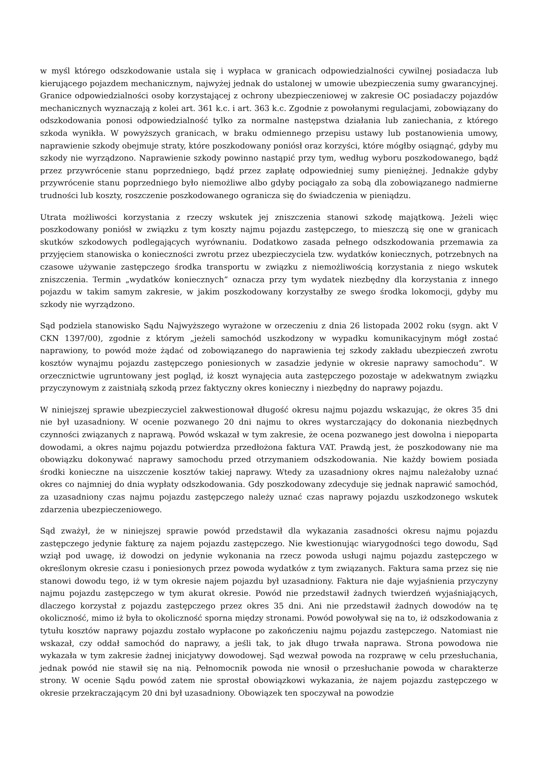w myśl którego odszkodowanie ustala się i wypłaca w granicach odpowiedzialności cywilnej posiadacza lub kierującego pojazdem mechanicznym, najwyżej jednak do ustalonej w umowie ubezpieczenia sumy gwarancyjnej. Granice odpowiedzialności osoby korzystającej z ochrony ubezpieczeniowej w zakresie OC posiadaczy pojazdów mechanicznych wyznaczają z kolei art. 361 k.c. i art. 363 k.c. Zgodnie z powołanymi regulacjami, zobowiązany do odszkodowania ponosi odpowiedzialność tylko za normalne następstwa działania lub zaniechania, z którego szkoda wynikła. W powyższych granicach, w braku odmiennego przepisu ustawy lub postanowienia umowy, naprawienie szkody obejmuje straty, które poszkodowany poniósł oraz korzyści, które mógłby osiągnąć, gdyby mu szkody nie wyrządzono. Naprawienie szkody powinno nastąpić przy tym, według wyboru poszkodowanego, bądź przez przywrócenie stanu poprzedniego, bądź przez zapłatę odpowiedniej sumy pieniężnej. Jednakże gdyby przywrócenie stanu poprzedniego było niemożliwe albo gdyby pociągało za sobą dla zobowiązanego nadmierne trudności lub koszty, roszczenie poszkodowanego ogranicza się do świadczenia w pieniądzu.
Utrata możliwości korzystania z rzeczy wskutek jej zniszczenia stanowi szkodę majątkową. Jeżeli więc poszkodowany poniósł w związku z tym koszty najmu pojazdu zastępczego, to mieszczą się one w granicach skutków szkodowych podlegających wyrównaniu. Dodatkowo zasada pełnego odszkodowania przemawia za przyjęciem stanowiska o konieczności zwrotu przez ubezpieczyciela tzw. wydatków koniecznych, potrzebnych na czasowe używanie zastępczego środka transportu w związku z niemożliwością korzystania z niego wskutek zniszczenia. Termin „wydatków koniecznych” oznacza przy tym wydatek niezbędny dla korzystania z innego pojazdu w takim samym zakresie, w jakim poszkodowany korzystałby ze swego środka lokomocji, gdyby mu szkody nie wyrządzono.
Sąd podziela stanowisko Sądu Najwyższego wyrażone w orzeczeniu z dnia 26 listopada 2002 roku (sygn. akt V CKN 1397/00), zgodnie z którym „jeżeli samochód uszkodzony w wypadku komunikacyjnym mógł zostać naprawiony, to powód może żądać od zobowiązanego do naprawienia tej szkody zakładu ubezpieczeń zwrotu kosztów wynajmu pojazdu zastępczego poniesionych w zasadzie jedynie w okresie naprawy samochodu”. W orzecznictwie ugruntowany jest pogląd, iż koszt wynajęcia auta zastępczego pozostaje w adekwatnym związku przyczynowym z zaistniałą szkodą przez faktyczny okres konieczny i niezbędny do naprawy pojazdu.
W niniejszej sprawie ubezpieczyciel zakwestionował długość okresu najmu pojazdu wskazując, że okres 35 dni nie był uzasadniony. W ocenie pozwanego 20 dni najmu to okres wystarczający do dokonania niezbędnych czynności związanych z naprawą. Powód wskazał w tym zakresie, że ocena pozwanego jest dowolna i niepoparta dowodami, a okres najmu pojazdu potwierdza przedłożona faktura VAT. Prawdą jest, że poszkodowany nie ma obowiązku dokonywać naprawy samochodu przed otrzymaniem odszkodowania. Nie każdy bowiem posiada środki konieczne na uiszczenie kosztów takiej naprawy. Wtedy za uzasadniony okres najmu należałoby uznać okres co najmniej do dnia wypłaty odszkodowania. Gdy poszkodowany zdecyduje się jednak naprawić samochód, za uzasadniony czas najmu pojazdu zastępczego należy uznać czas naprawy pojazdu uszkodzonego wskutek zdarzenia ubezpieczeniowego.
Sąd zważył, że w niniejszej sprawie powód przedstawił dla wykazania zasadności okresu najmu pojazdu zastępczego jedynie fakturę za najem pojazdu zastępczego. Nie kwestionując wiarygodności tego dowodu, Sąd wziął pod uwagę, iż dowodzi on jedynie wykonania na rzecz powoda usługi najmu pojazdu zastępczego w określonym okresie czasu i poniesionych przez powoda wydatków z tym związanych. Faktura sama przez się nie stanowi dowodu tego, iż w tym okresie najem pojazdu był uzasadniony. Faktura nie daje wyjaśnienia przyczyny najmu pojazdu zastępczego w tym akurat okresie. Powód nie przedstawił żadnych twierdzeń wyjaśniających, dlaczego korzystał z pojazdu zastępczego przez okres 35 dni. Ani nie przedstawił żadnych dowodów na tę okoliczność, mimo iż była to okoliczność sporna między stronami. Powód powoływał się na to, iż odszkodowania z tytułu kosztów naprawy pojazdu zostało wypłacone po zakończeniu najmu pojazdu zastępczego. Natomiast nie wskazał, czy oddał samochód do naprawy, a jeśli tak, to jak długo trwała naprawa. Strona powodowa nie wykazała w tym zakresie żadnej inicjatywy dowodowej. Sąd wezwał powoda na rozprawę w celu przesłuchania, jednak powód nie stawił się na nią. Pełnomocnik powoda nie wnosił o przesłuchanie powoda w charakterze strony. W ocenie Sądu powód zatem nie sprostał obowiązkowi wykazania, że najem pojazdu zastępczego w okresie przekraczającym 20 dni był uzasadniony. Obowiązek ten spoczywał na powodzie